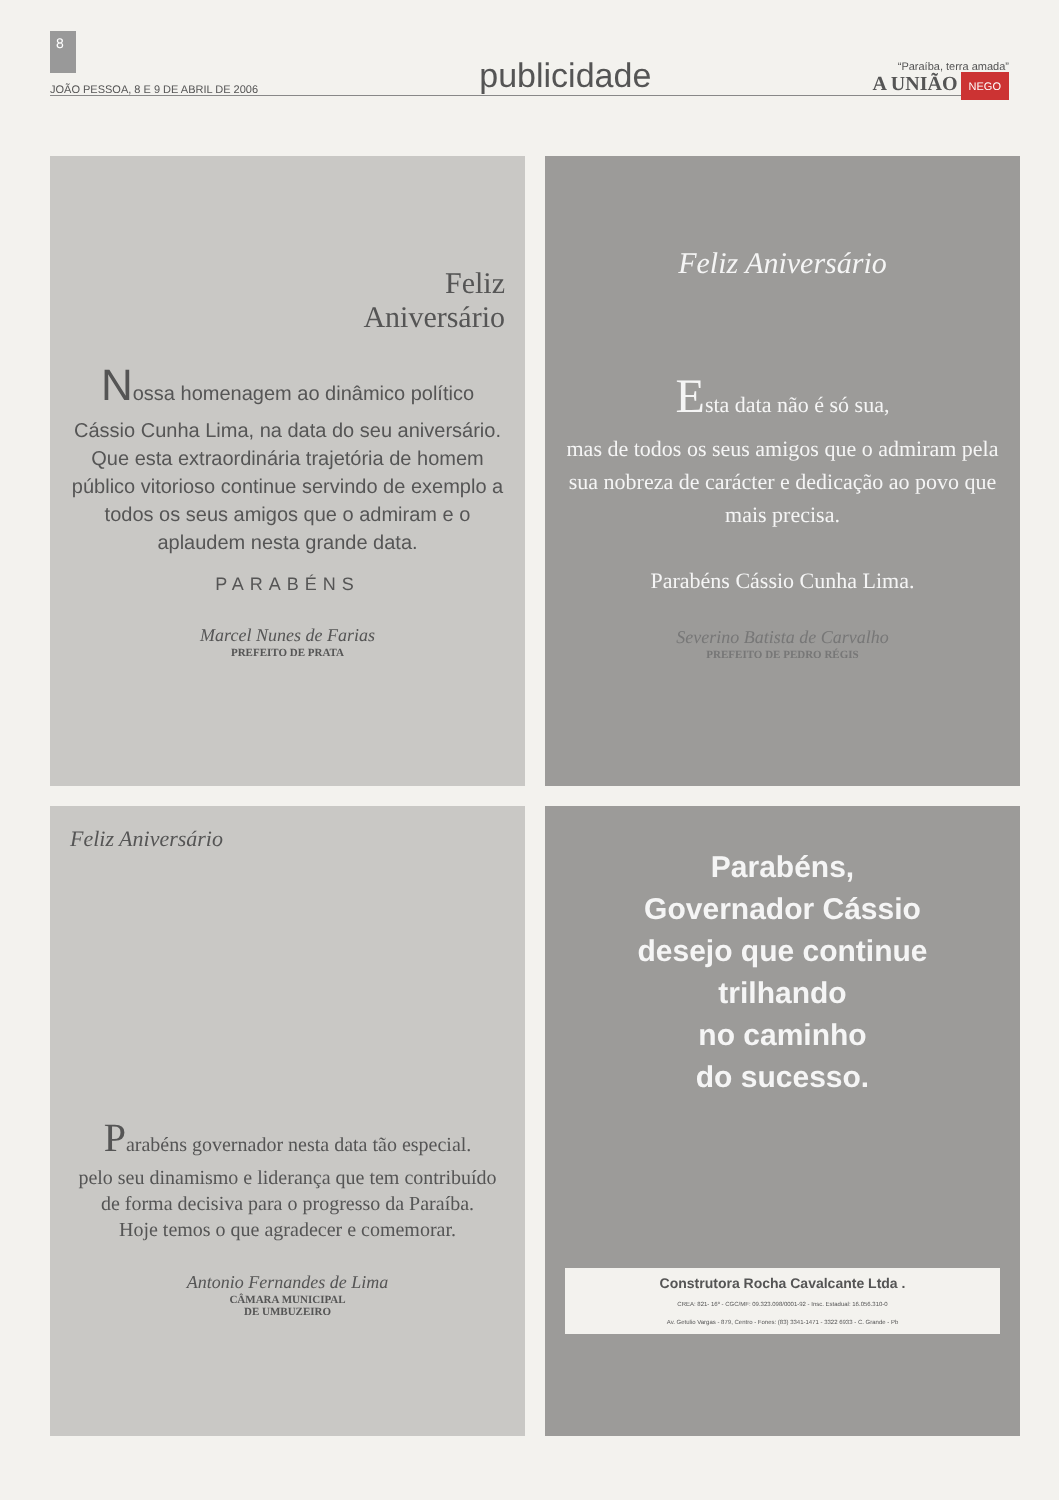8
JOÃO PESSOA, 8 E 9 DE ABRIL DE 2006
publicidade
“Paraíba, terra amada”
A UNIÃO NEGO
Feliz
Aniversário
Nossa homenagem ao dinâmico político Cássio Cunha Lima, na data do seu aniversário.
Que esta extraordinária trajetória de homem público vitorioso continue servindo de exemplo a todos os seus amigos que o admiram e o aplaudem nesta grande data.
PARABÉNS
Marcel Nunes de Farias
PREFEITO DE PRATA
Feliz Aniversário
Esta data não é só sua,
mas de todos os seus amigos que o admiram pela sua nobreza de carácter e dedicação ao povo que mais precisa.
Parabéns Cássio Cunha Lima.
Severino Batista de Carvalho
PREFEITO DE PEDRO RÉGIS
Feliz Aniversário
Parabéns governador nesta data tão especial.
pelo seu dinamismo e liderança que tem contribuído de forma decisiva para o progresso da Paraíba.
Hoje temos o que agradecer e comemorar.
Antonio Fernandes de Lima
CÂMARA MUNICIPAL
DE UMBUZEIRO
Parabéns,
Governador Cássio
desejo que continue
trilhando
no caminho
do sucesso.
Construtora Rocha Cavalcante Ltda .
CREA: 821- 16º - CGC/MF: 09.323.098/0001-92 - Insc. Estadual: 16.056.310-0
Av. Getulio Vargas - 879, Centro - Fones: (83) 3341-1471 - 3322 6933 - C. Grande - Pb